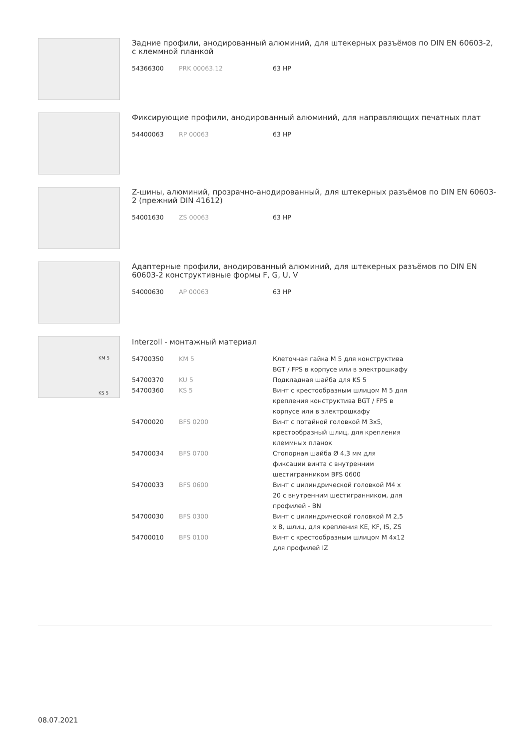Задние профили, анодированный алюминий, для штекерных разъёмов по DIN EN 60603-2, с клеммной планкой
| 54366300 | PRK 00063.12 | 63 HP |
Фиксирующие профили, анодированный алюминий, для направляющих печатных плат
| 54400063 | RP 00063 | 63 HP |
Z-шины, алюминий, прозрачно-анодированный, для штекерных разъёмов по DIN EN 60603-2 (прежний DIN 41612)
| 54001630 | ZS 00063 | 63 HP |
Адаптерные профили, анодированный алюминий, для штекерных разъёмов по DIN EN 60603-2 конструктивные формы F, G, U, V
| 54000630 | AP 00063 | 63 HP |
KM 5
KS 5
Interzoll - монтажный материал
| 54700350 | KM 5 | Клеточная гайка M 5 для конструктива BGT / FPS в корпусе или в электрошкафу |
| 54700370 | KU 5 | Подкладная шайба для KS 5 |
| 54700360 | KS 5 | Винт с крестообразным шлицом M 5 для крепления конструктива BGT / FPS в корпусе или в электрошкафу |
| 54700020 | BFS 0200 | Винт с потайной головкой M 3x5, крестообразный шлиц, для крепления клеммных планок |
| 54700034 | BFS 0700 | Стопорная шайба Ø 4,3 мм для фиксации винта с внутренним шестигранником BFS 0600 |
| 54700033 | BFS 0600 | Винт с цилиндрической головкой M4 x 20 с внутренним шестигранником, для профилей - BN |
| 54700030 | BFS 0300 | Винт с цилиндрической головкой M 2,5 x 8, шлиц, для крепления KE, KF, IS, ZS |
| 54700010 | BFS 0100 | Винт с крестообразным шлицом M 4x12 для профилей IZ |
08.07.2021